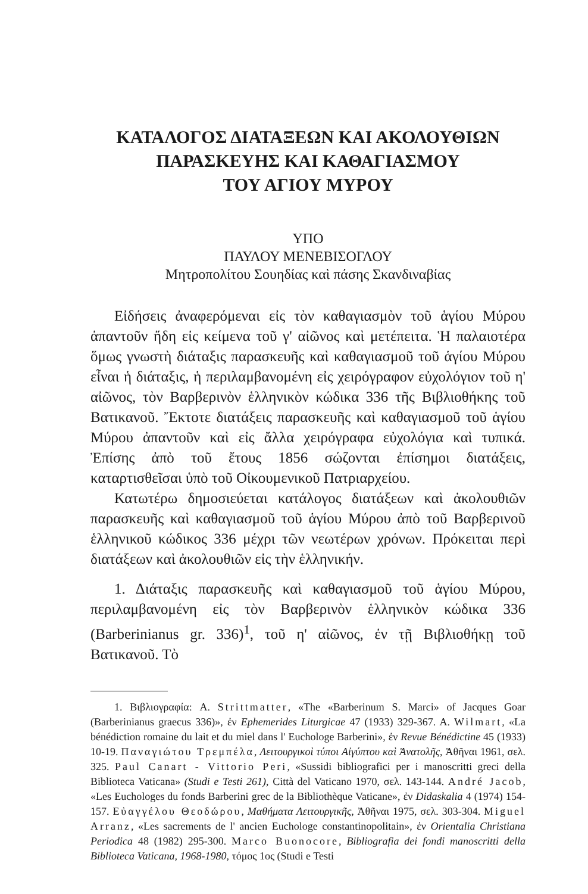ΚΑΤΑΛΟΓΟΣ ΔΙΑΤΑΞΕΩΝ ΚΑΙ ΑΚΟΛΟΥΘΙΩΝ
ΠΑΡΑΣΚΕΥΗΣ ΚΑΙ ΚΑΘΑΓΙΑΣΜΟΥ
ΤΟΥ ΑΓΙΟΥ ΜΥΡΟΥ
ΥΠΟ
ΠΑΥΛΟΥ ΜΕΝΕΒΙΣΟΓΛΟΥ
Μητροπολίτου Σουηδίας καὶ πάσης Σκανδιναβίας
Εἰδήσεις ἀναφερόμεναι εἰς τὸν καθαγιασμὸν τοῦ ἁγίου Μύρου ἀπαντοῦν ἤδη εἰς κείμενα τοῦ γ' αἰῶνος καὶ μετέπειτα. Ἡ παλαιοτέρα ὅμως γνωστὴ διάταξις παρασκευῆς καὶ καθαγιασμοῦ τοῦ ἁγίου Μύρου εἶναι ἡ διάταξις, ἡ περιλαμβανομένη εἰς χειρόγραφον εὐχολόγιον τοῦ η' αἰῶνος, τὸν Βαρβερινὸν ἑλληνικὸν κώδικα 336 τῆς Βιβλιοθήκης τοῦ Βατικανοῦ. Ἔκτοτε διατάξεις παρασκευῆς καὶ καθαγιασμοῦ τοῦ ἁγίου Μύρου ἀπαντοῦν καὶ εἰς ἄλλα χειρόγραφα εὐχολόγια καὶ τυπικά. Ἐπίσης ἀπὸ τοῦ ἔτους 1856 σώζονται ἐπίσημοι διατάξεις, καταρτισθεῖσαι ὑπὸ τοῦ Οἰκουμενικοῦ Πατριαρχείου.
Κατωτέρω δημοσιεύεται κατάλογος διατάξεων καὶ ἀκολουθιῶν παρασκευῆς καὶ καθαγιασμοῦ τοῦ ἁγίου Μύρου ἀπὸ τοῦ Βαρβερινοῦ ἑλληνικοῦ κώδικος 336 μέχρι τῶν νεωτέρων χρόνων. Πρόκειται περὶ διατάξεων καὶ ἀκολουθιῶν εἰς τὴν ἑλληνικήν.
1. Διάταξις παρασκευῆς καὶ καθαγιασμοῦ τοῦ ἁγίου Μύρου, περιλαμβανομένη εἰς τὸν Βαρβερινὸν ἑλληνικὸν κώδικα 336 (Barberinianus gr. 336)<sup>1</sup>, τοῦ η' αἰῶνος, ἐν τῇ Βιβλιοθήκῃ τοῦ Βατικανοῦ. Τὸ
1. Βιβλιογραφία: A. Strittmatter, «The «Barberinum S. Marci» of Jacques Goar (Barberinianus graecus 336)», ἐν Ephemerides Liturgicae 47 (1933) 329-367. A. Wilmart, «La bénédiction romaine du lait et du miel dans l' Euchologe Barberini», ἐν Revue Bénédictine 45 (1933) 10-19. Παναγιώτου Τρεμπέλα, Λειτουργικοὶ τύποι Αἰγύπτου καὶ Ἀνατολῆς, Ἀθῆναι 1961, σελ. 325. Paul Canart - Vittorio Peri, «Sussidi bibliografici per i manoscritti greci della Biblioteca Vaticana» (Studi e Testi 261), Città del Vaticano 1970, σελ. 143-144. André Jacob, «Les Euchologes du fonds Barberini grec de la Bibliothèque Vaticane», ἐν Didaskalia 4 (1974) 154-157. Εὐαγγέλου Θεοδώρου, Μαθήματα Λειτουργικῆς, Ἀθῆναι 1975, σελ. 303-304. Miguel Arranz, «Les sacrements de l' ancien Euchologe constantinopolitain», ἐν Orientalia Christiana Periodica 48 (1982) 295-300. Marco Buonocore, Bibliografia dei fondi manoscritti della Biblioteca Vaticana, 1968-1980, τόμος 1ος (Studi e Testi